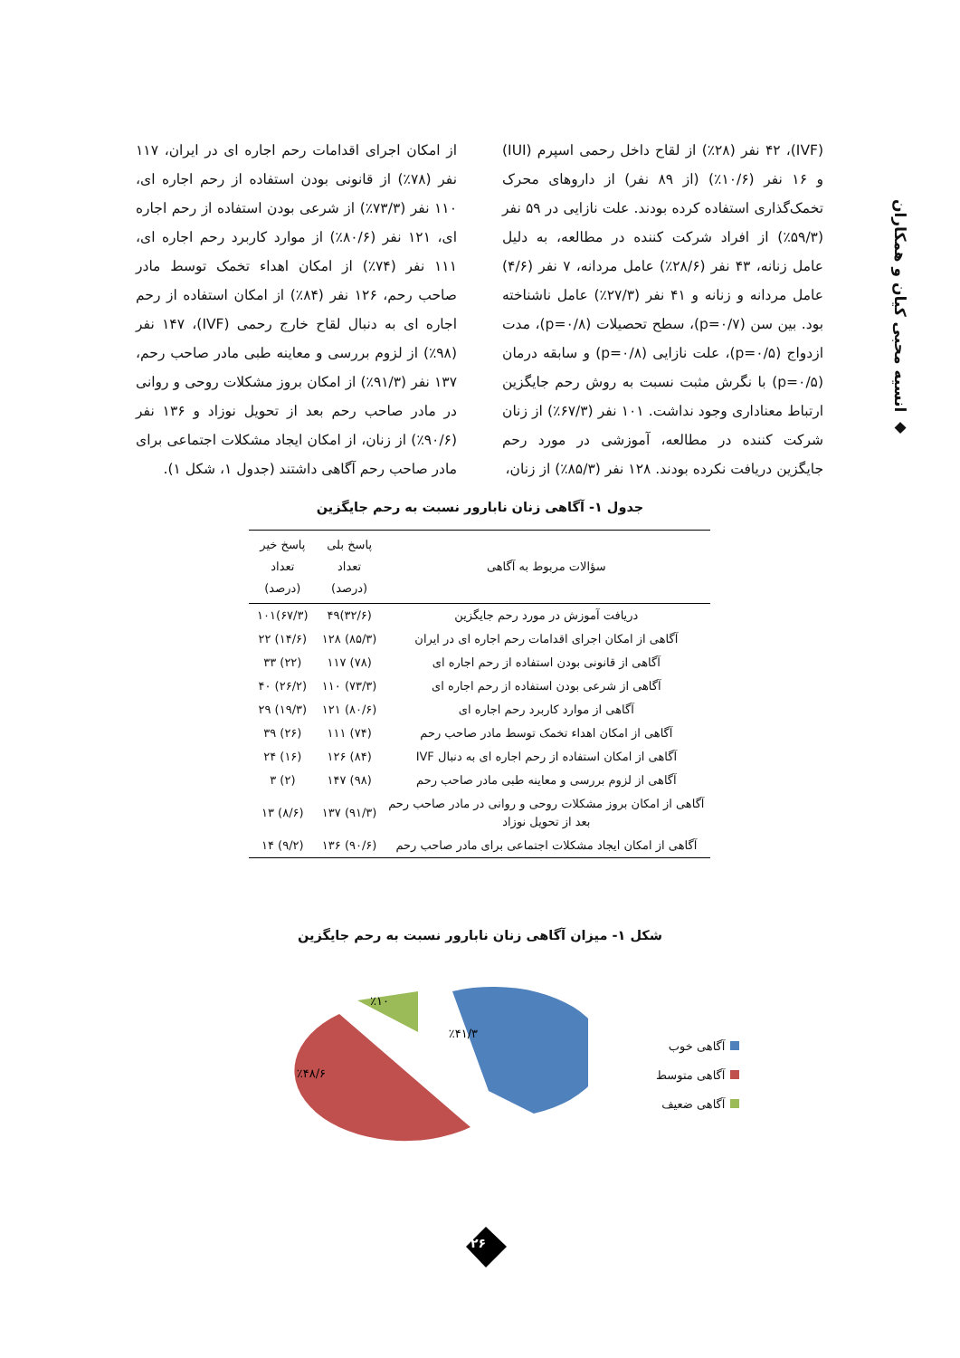◆ انسیه محبی کیان و همکاران
(IVF)، ۴۲ نفر (۲۸٪) از لقاح داخل رحمی اسپرم (IUI) و ۱۶ نفر (۱۰/۶٪) (از ۸۹ نفر) از داروهای محرک تخمک‌گذاری استفاده کرده بودند. علت نازایی در ۵۹ نفر (۵۹/۳٪) از افراد شرکت کننده در مطالعه، به دلیل عامل زنانه، ۴۳ نفر (۲۸/۶٪) عامل مردانه، ۷ نفر (۴/۶) عامل مردانه و زنانه و ۴۱ نفر (۲۷/۳٪) عامل ناشناخته بود. بین سن (p=۰/۷)، سطح تحصیلات (p=۰/۸)، مدت ازدواج (p=۰/۵)، علت نازایی (p=۰/۸) و سابقه درمان (p=۰/۵) با نگرش مثبت نسبت به روش رحم جایگزین ارتباط معناداری وجود نداشت. ۱۰۱ نفر (۶۷/۳٪) از زنان شرکت کننده در مطالعه، آموزشی در مورد رحم جایگزین دریافت نکرده بودند. ۱۲۸ نفر (۸۵/۳٪) از زنان،
از امکان اجرای اقدامات رحم اجاره ای در ایران، ۱۱۷ نفر (۷۸٪) از قانونی بودن استفاده از رحم اجاره ای، ۱۱۰ نفر (۷۳/۳٪) از شرعی بودن استفاده از رحم اجاره ای، ۱۲۱ نفر (۸۰/۶٪) از موارد کاربرد رحم اجاره ای، ۱۱۱ نفر (۷۴٪) از امکان اهداء تخمک توسط مادر صاحب رحم، ۱۲۶ نفر (۸۴٪) از امکان استفاده از رحم اجاره ای به دنبال لقاح خارج رحمی (IVF)، ۱۴۷ نفر (۹۸٪) از لزوم بررسی و معاینه طبی مادر صاحب رحم، ۱۳۷ نفر (۹۱/۳٪) از امکان بروز مشکلات روحی و روانی در مادر صاحب رحم بعد از تحویل نوزاد و ۱۳۶ نفر (۹۰/۶٪) از زنان، از امکان ایجاد مشکلات اجتماعی برای مادر صاحب رحم آگاهی داشتند (جدول ۱، شکل ۱).
جدول ۱- آگاهی زنان نابارور نسبت به رحم جایگزین
| سؤالات مربوط به آگاهی | پاسخ بلی تعداد (درصد) | پاسخ خیر تعداد (درصد) |
| --- | --- | --- |
| دریافت آموزش در مورد رحم جایگزین | (۳۲/۶)۴۹ | (۶۷/۳)۱۰۱ |
| آگاهی از امکان اجرای اقدامات رحم اجاره ای در ایران | (۸۵/۳) ۱۲۸ | (۱۴/۶) ۲۲ |
| آگاهی از قانونی بودن استفاده از رحم اجاره ای | (۷۸) ۱۱۷ | (۲۲) ۳۳ |
| آگاهی از شرعی بودن استفاده از رحم اجاره ای | (۷۳/۳) ۱۱۰ | (۲۶/۲) ۴۰ |
| آگاهی از موارد کاربرد رحم اجاره ای | (۸۰/۶) ۱۲۱ | (۱۹/۳) ۲۹ |
| آگاهی از امکان اهداء تخمک توسط مادر صاحب رحم | (۷۴) ۱۱۱ | (۲۶) ۳۹ |
| آگاهی از امکان استفاده از رحم اجاره ای به دنبال IVF | (۸۴) ۱۲۶ | (۱۶) ۲۴ |
| آگاهی از لزوم بررسی و معاینه طبی مادر صاحب رحم | (۹۸) ۱۴۷ | (۲) ۳ |
| آگاهی از امکان بروز مشکلات روحی و روانی در مادر صاحب رحم بعد از تحویل نوزاد | (۹۱/۳) ۱۳۷ | (۸/۶) ۱۳ |
| آگاهی از امکان ایجاد مشکلات اجتماعی برای مادر صاحب رحم | (۹۰/۶) ۱۳۶ | (۹/۲) ۱۴ |
شکل ۱- میزان آگاهی زنان نابارور نسبت به رحم جایگزین
٪۴۱/۳
٪۴۸/۶
٪۱۰
آگاهی خوب
آگاهی متوسط
آگاهی ضعیف
۲۶